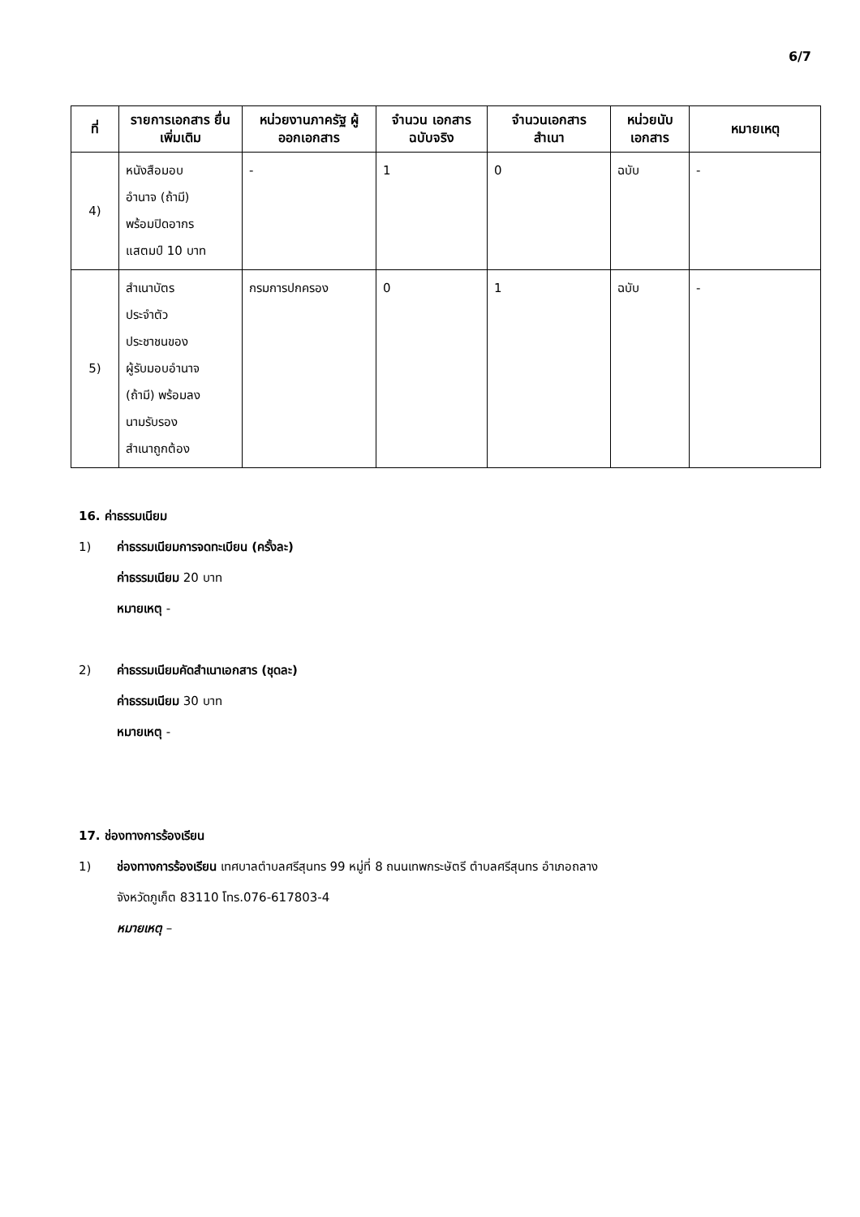6/7
| ที่ | รายการเอกสาร ยื่นเพิ่มเติม | หน่วยงานภาครัฐ ผู้ออกเอกสาร | จำนวน เอกสาร ฉบับจริง | จำนวนเอกสาร สำเนา | หน่วยนับ เอกสาร | หมายเหตุ |
| --- | --- | --- | --- | --- | --- | --- |
| 4) | หนังสือมอบ อำนาจ (ถ้ามี) พร้อมปิดอากร แสตมป์ 10 บาท | - | 1 | 0 | ฉบับ | - |
| 5) | สำเนาบัตร ประจำตัว ประชาชนของ ผู้รับมอบอำนาจ (ถ้ามี) พร้อมลง นามรับรอง สำเนาถูกต้อง | กรมการปกครอง | 0 | 1 | ฉบับ | - |
16. ค่าธรรมเนียม
1) ค่าธรรมเนียมการจดทะเบียน (ครั้งละ)
ค่าธรรมเนียม 20 บาท
หมายเหตุ -
2) ค่าธรรมเนียมคัดสำเนาเอกสาร (ชุดละ)
ค่าธรรมเนียม 30 บาท
หมายเหตุ -
17. ช่องทางการร้องเรียน
1) ช่องทางการร้องเรียน เทศบาลตำบลศรีสุนทร 99 หมู่ที่ 8 ถนนเทพกระษัตรี ตำบลศรีสุนทร อำเภอถลาง
จังหวัดภูเก็ต 83110 โทร.076-617803-4
หมายเหตุ –